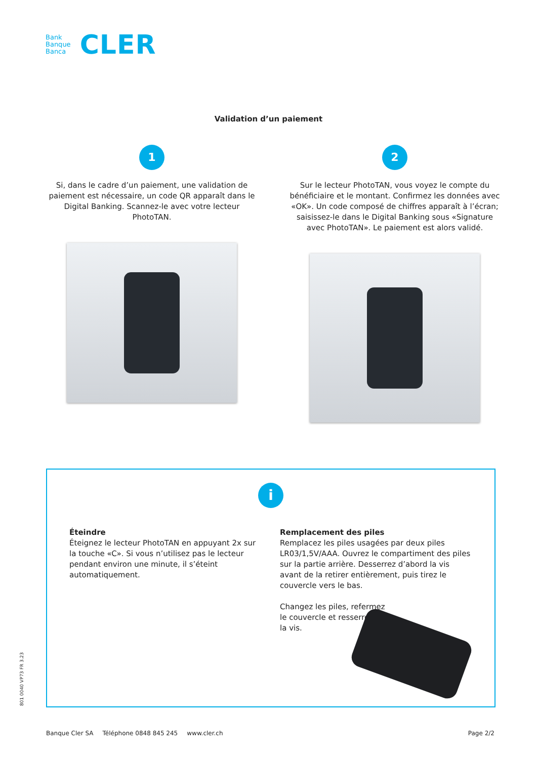Bank
Banque
Banca
CLER
Validation d’un paiement
1
Si, dans le cadre d’un paiement, une validation de paiement est nécessaire, un code QR apparaît dans le Digital Banking. Scannez-le avec votre lecteur PhotoTAN.
2
Sur le lecteur PhotoTAN, vous voyez le compte du bénéficiaire et le montant. Confirmez les données avec «OK». Un code composé de chiffres apparaît à l’écran; saisissez-le dans le Digital Banking sous «Signature avec PhotoTAN». Le paiement est alors validé.
i
Éteindre
Éteignez le lecteur PhotoTAN en appuyant 2x sur la touche «C». Si vous n’utilisez pas le lecteur pendant environ une minute, il s’éteint automatiquement.
Remplacement des piles
Remplacez les piles usagées par deux piles LR03/1,5V/AAA. Ouvrez le compartiment des piles sur la partie arrière. Desserrez d’abord la vis avant de la retirer entièrement, puis tirez le couvercle vers le bas.
Changez les piles, refermez
le couvercle et resserrez
la vis.
801 0040 VP73 FR 3.23
Banque Cler SA Téléphone 0848 845 245 www.cler.ch Page 2/2